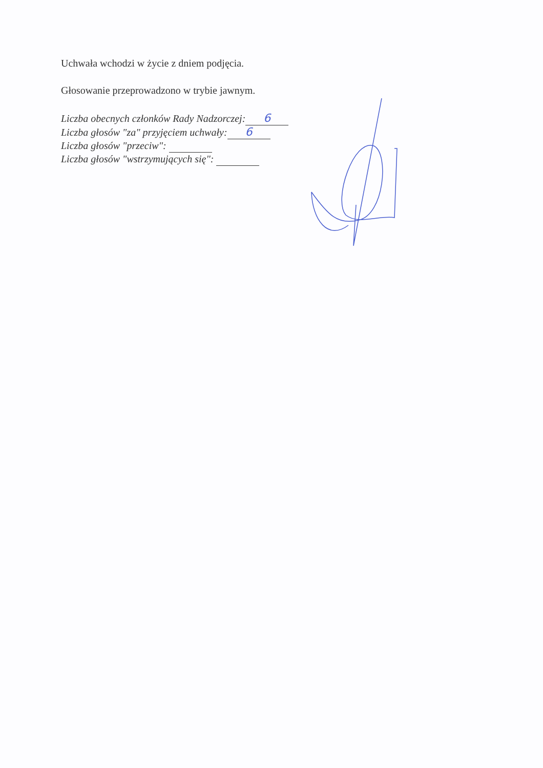Uchwała wchodzi w życie z dniem podjęcia.
Głosowanie przeprowadzono w trybie jawnym.
Liczba obecnych członków Rady Nadzorczej: 6
Liczba głosów "za" przyjęciem uchwały: 6
Liczba głosów "przeciw":
Liczba głosów "wstrzymujących się":